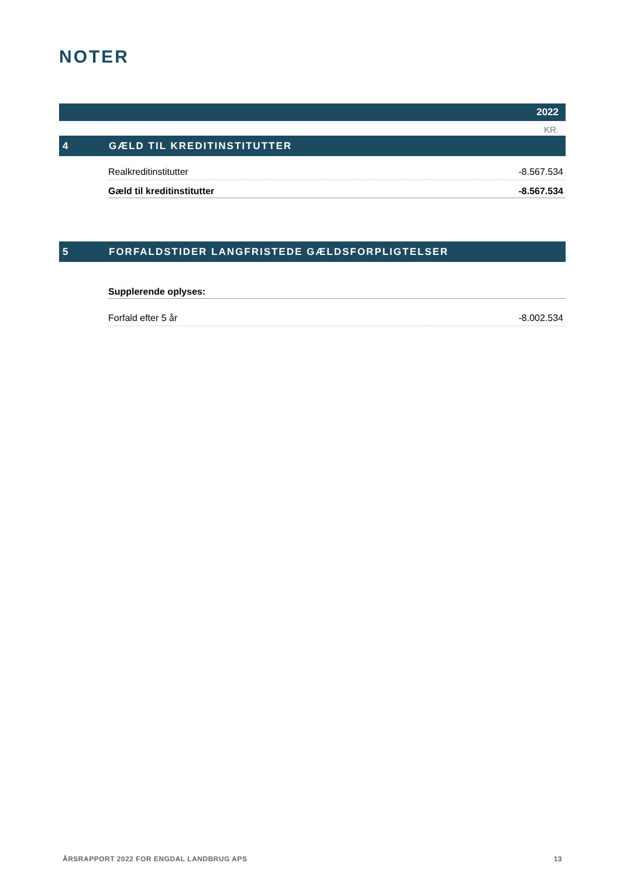NOTER
| 2022 | | |
| --- | --- | --- |
| KR. | | |
| 4 | GÆLD TIL KREDITINSTITUTTER | |
| | Realkreditinstitutter | -8.567.534 |
| | Gæld til kreditinstitutter | -8.567.534 |
| 5 | FORFALDSTIDER LANGFRISTEDE GÆLDSFORPLIGTELSER | |
| | Supplerende oplyses: | |
| | Forfald efter 5 år | -8.002.534 |
ÅRSRAPPORT 2022 FOR ENGDAL LANDBRUG APS 13